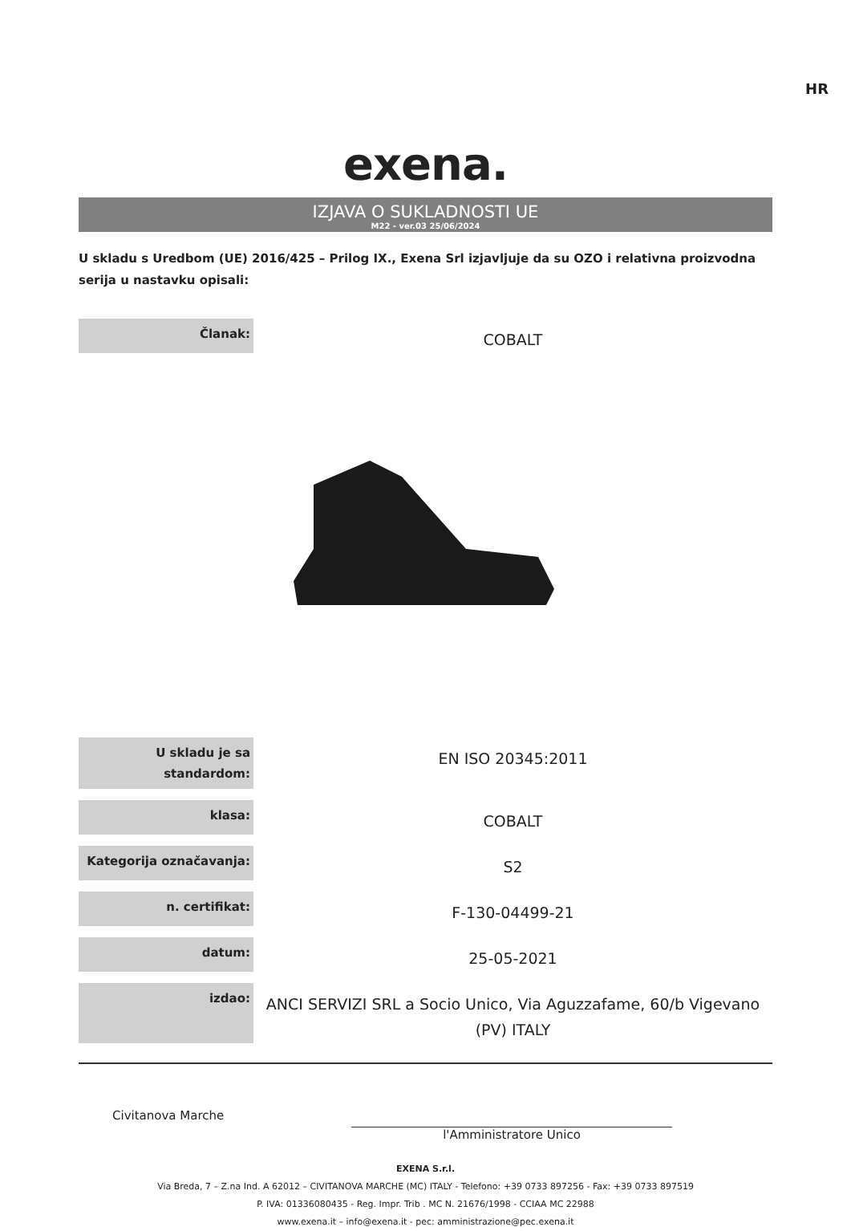HR
exena.
IZJAVA O SUKLADNOSTI UE
M22 - ver.03 25/06/2024
U skladu s Uredbom (UE) 2016/425 – Prilog IX., Exena Srl izjavljuje da su OZO i relativna proizvodna serija u nastavku opisali:
| Članak: | COBALT |
| U skladu je sa standardom: | EN ISO 20345:2011 |
| klasa: | COBALT |
| Kategorija označavanja: | S2 |
| n. certifikat: | F-130-04499-21 |
| datum: | 25-05-2021 |
| izdao: | ANCI SERVIZI SRL a Socio Unico, Via Aguzzafame, 60/b Vigevano (PV) ITALY |
Civitanova Marche
l'Amministratore Unico
EXENA S.r.l.
Via Breda, 7 – Z.na Ind. A 62012 – CIVITANOVA MARCHE (MC) ITALY - Telefono: +39 0733 897256 - Fax: +39 0733 897519
P. IVA: 01336080435 - Reg. Impr. Trib . MC N. 21676/1998 - CCIAA MC 22988
www.exena.it – info@exena.it - pec: amministrazione@pec.exena.it